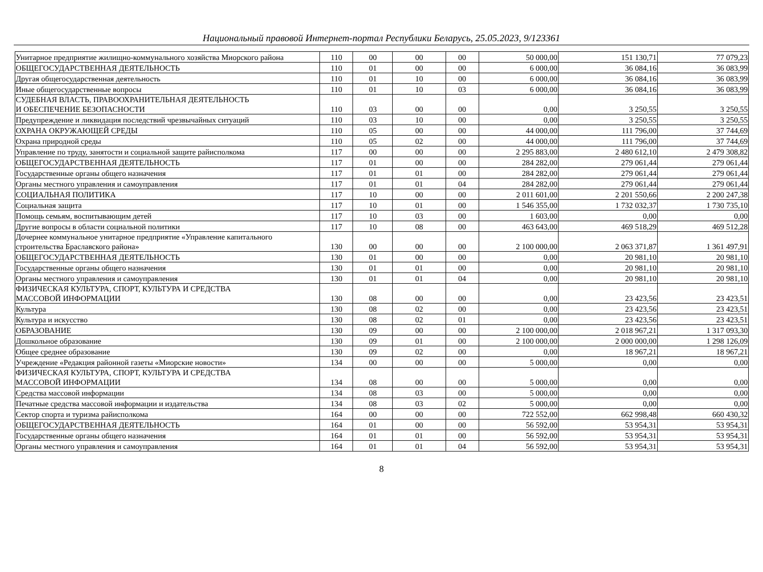Национальный правовой Интернет-портал Республики Беларусь, 25.05.2023, 9/123361
| Унитарное предприятие жилищно-коммунального хозяйства Миорского района | 110 | 00 | 00 | 00 | 50 000,00 | 151 130,71 | 77 079,23 |
| ОБЩЕГОСУДАРСТВЕННАЯ ДЕЯТЕЛЬНОСТЬ | 110 | 01 | 00 | 00 | 6 000,00 | 36 084,16 | 36 083,99 |
| Другая общегосударственная деятельность | 110 | 01 | 10 | 00 | 6 000,00 | 36 084,16 | 36 083,99 |
| Иные общегосударственные вопросы | 110 | 01 | 10 | 03 | 6 000,00 | 36 084,16 | 36 083,99 |
| СУДЕБНАЯ ВЛАСТЬ, ПРАВООХРАНИТЕЛЬНАЯ ДЕЯТЕЛЬНОСТЬ И ОБЕСПЕЧЕНИЕ БЕЗОПАСНОСТИ | 110 | 03 | 00 | 00 | 0,00 | 3 250,55 | 3 250,55 |
| Предупреждение и ликвидация последствий чрезвычайных ситуаций | 110 | 03 | 10 | 00 | 0,00 | 3 250,55 | 3 250,55 |
| ОХРАНА ОКРУЖАЮЩЕЙ СРЕДЫ | 110 | 05 | 00 | 00 | 44 000,00 | 111 796,00 | 37 744,69 |
| Охрана природной среды | 110 | 05 | 02 | 00 | 44 000,00 | 111 796,00 | 37 744,69 |
| Управление по труду, занятости и социальной защите райисполкома | 117 | 00 | 00 | 00 | 2 295 883,00 | 2 480 612,10 | 2 479 308,82 |
| ОБЩЕГОСУДАРСТВЕННАЯ ДЕЯТЕЛЬНОСТЬ | 117 | 01 | 00 | 00 | 284 282,00 | 279 061,44 | 279 061,44 |
| Государственные органы общего назначения | 117 | 01 | 01 | 00 | 284 282,00 | 279 061,44 | 279 061,44 |
| Органы местного управления и самоуправления | 117 | 01 | 01 | 04 | 284 282,00 | 279 061,44 | 279 061,44 |
| СОЦИАЛЬНАЯ ПОЛИТИКА | 117 | 10 | 00 | 00 | 2 011 601,00 | 2 201 550,66 | 2 200 247,38 |
| Социальная защита | 117 | 10 | 01 | 00 | 1 546 355,00 | 1 732 032,37 | 1 730 735,10 |
| Помощь семьям, воспитывающим детей | 117 | 10 | 03 | 00 | 1 603,00 | 0,00 | 0,00 |
| Другие вопросы в области социальной политики | 117 | 10 | 08 | 00 | 463 643,00 | 469 518,29 | 469 512,28 |
| Дочернее коммунальное унитарное предприятие «Управление капитального строительства Браславского района» | 130 | 00 | 00 | 00 | 2 100 000,00 | 2 063 371,87 | 1 361 497,91 |
| ОБЩЕГОСУДАРСТВЕННАЯ ДЕЯТЕЛЬНОСТЬ | 130 | 01 | 00 | 00 | 0,00 | 20 981,10 | 20 981,10 |
| Государственные органы общего назначения | 130 | 01 | 01 | 00 | 0,00 | 20 981,10 | 20 981,10 |
| Органы местного управления и самоуправления | 130 | 01 | 01 | 04 | 0,00 | 20 981,10 | 20 981,10 |
| ФИЗИЧЕСКАЯ КУЛЬТУРА, СПОРТ, КУЛЬТУРА И СРЕДСТВА МАССОВОЙ ИНФОРМАЦИИ | 130 | 08 | 00 | 00 | 0,00 | 23 423,56 | 23 423,51 |
| Культура | 130 | 08 | 02 | 00 | 0,00 | 23 423,56 | 23 423,51 |
| Культура и искусство | 130 | 08 | 02 | 01 | 0,00 | 23 423,56 | 23 423,51 |
| ОБРАЗОВАНИЕ | 130 | 09 | 00 | 00 | 2 100 000,00 | 2 018 967,21 | 1 317 093,30 |
| Дошкольное образование | 130 | 09 | 01 | 00 | 2 100 000,00 | 2 000 000,00 | 1 298 126,09 |
| Общее среднее образование | 130 | 09 | 02 | 00 | 0,00 | 18 967,21 | 18 967,21 |
| Учреждение «Редакция районной газеты «Миорские новости» | 134 | 00 | 00 | 00 | 5 000,00 | 0,00 | 0,00 |
| ФИЗИЧЕСКАЯ КУЛЬТУРА, СПОРТ, КУЛЬТУРА И СРЕДСТВА МАССОВОЙ ИНФОРМАЦИИ | 134 | 08 | 00 | 00 | 5 000,00 | 0,00 | 0,00 |
| Средства массовой информации | 134 | 08 | 03 | 00 | 5 000,00 | 0,00 | 0,00 |
| Печатные средства массовой информации и издательства | 134 | 08 | 03 | 02 | 5 000,00 | 0,00 | 0,00 |
| Сектор спорта и туризма райисполкома | 164 | 00 | 00 | 00 | 722 552,00 | 662 998,48 | 660 430,32 |
| ОБЩЕГОСУДАРСТВЕННАЯ ДЕЯТЕЛЬНОСТЬ | 164 | 01 | 00 | 00 | 56 592,00 | 53 954,31 | 53 954,31 |
| Государственные органы общего назначения | 164 | 01 | 01 | 00 | 56 592,00 | 53 954,31 | 53 954,31 |
| Органы местного управления и самоуправления | 164 | 01 | 01 | 04 | 56 592,00 | 53 954,31 | 53 954,31 |
8